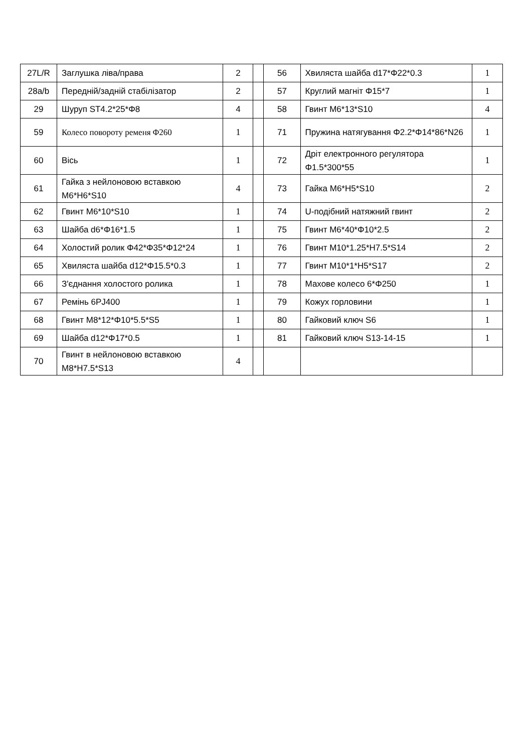| 27L/R | Заглушка ліва/права | 2 | | 56 | Хвиляста шайба d17*Φ22*0.3 | 1 |
| 28a/b | Передній/задній стабілізатор | 2 | | 57 | Круглий магніт Φ15*7 | 1 |
| 29 | Шуруп ST4.2*25*Φ8 | 4 | | 58 | Гвинт M6*13*S10 | 4 |
| 59 | Колесо повороту ременя Φ260 | 1 | | 71 | Пружина натягування Φ2.2*Φ14*86*N26 | 1 |
| 60 | Вісь | 1 | | 72 | Дріт електронного регулятора Φ1.5*300*55 | 1 |
| 61 | Гайка з нейлоновою вставкою M6*H6*S10 | 4 | | 73 | Гайка M6*H5*S10 | 2 |
| 62 | Гвинт M6*10*S10 | 1 | | 74 | U-подібний натяжний гвинт | 2 |
| 63 | Шайба d6*Φ16*1.5 | 1 | | 75 | Гвинт M6*40*Φ10*2.5 | 2 |
| 64 | Холостий ролик Φ42*Φ35*Φ12*24 | 1 | | 76 | Гвинт M10*1.25*H7.5*S14 | 2 |
| 65 | Хвиляста шайба d12*Φ15.5*0.3 | 1 | | 77 | Гвинт M10*1*H5*S17 | 2 |
| 66 | З'єднання холостого ролика | 1 | | 78 | Махове колесо 6*Φ250 | 1 |
| 67 | Ремінь 6PJ400 | 1 | | 79 | Кожух горловини | 1 |
| 68 | Гвинт M8*12*Φ10*5.5*S5 | 1 | | 80 | Гайковий ключ S6 | 1 |
| 69 | Шайба d12*Φ17*0.5 | 1 | | 81 | Гайковий ключ S13-14-15 | 1 |
| 70 | Гвинт в нейлоновою вставкою M8*H7.5*S13 | 4 | | | | |